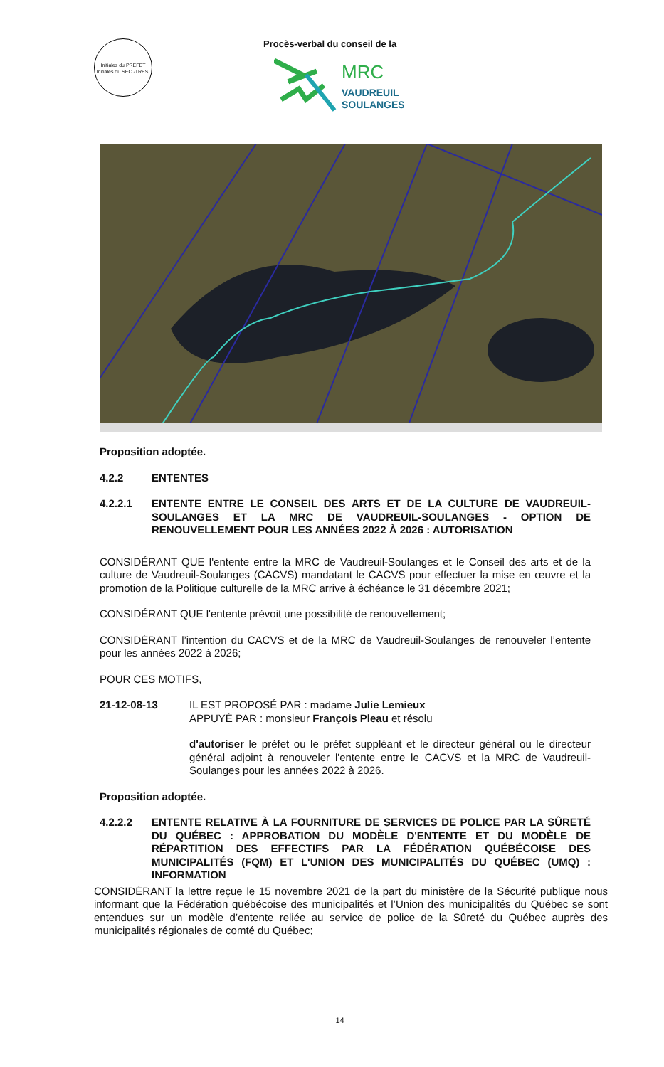Initiales du PRÉFET
Initiales du SEC.-TRES.
Procès-verbal du conseil de la
MRC
VAUDREUIL
SOULANGES
Proposition adoptée.
4.2.2 ENTENTES
4.2.2.1 ENTENTE ENTRE LE CONSEIL DES ARTS ET DE LA CULTURE DE VAUDREUIL-SOULANGES ET LA MRC DE VAUDREUIL-SOULANGES - OPTION DE RENOUVELLEMENT POUR LES ANNÉES 2022 À 2026 : AUTORISATION
CONSIDÉRANT QUE l'entente entre la MRC de Vaudreuil-Soulanges et le Conseil des arts et de la culture de Vaudreuil-Soulanges (CACVS) mandatant le CACVS pour effectuer la mise en œuvre et la promotion de la Politique culturelle de la MRC arrive à échéance le 31 décembre 2021;
CONSIDÉRANT QUE l'entente prévoit une possibilité de renouvellement;
CONSIDÉRANT l’intention du CACVS et de la MRC de Vaudreuil-Soulanges de renouveler l’entente pour les années 2022 à 2026;
POUR CES MOTIFS,
21-12-08-13 IL EST PROPOSÉ PAR : madame Julie Lemieux
APPUYÉ PAR : monsieur François Pleau et résolu
d'autoriser le préfet ou le préfet suppléant et le directeur général ou le directeur général adjoint à renouveler l'entente entre le CACVS et la MRC de Vaudreuil-Soulanges pour les années 2022 à 2026.
Proposition adoptée.
4.2.2.2 ENTENTE RELATIVE À LA FOURNITURE DE SERVICES DE POLICE PAR LA SÛRETÉ DU QUÉBEC : APPROBATION DU MODÈLE D'ENTENTE ET DU MODÈLE DE RÉPARTITION DES EFFECTIFS PAR LA FÉDÉRATION QUÉBÉCOISE DES MUNICIPALITÉS (FQM) ET L'UNION DES MUNICIPALITÉS DU QUÉBEC (UMQ) : INFORMATION
CONSIDÉRANT la lettre reçue le 15 novembre 2021 de la part du ministère de la Sécurité publique nous informant que la Fédération québécoise des municipalités et l’Union des municipalités du Québec se sont entendues sur un modèle d’entente reliée au service de police de la Sûreté du Québec auprès des municipalités régionales de comté du Québec;
14